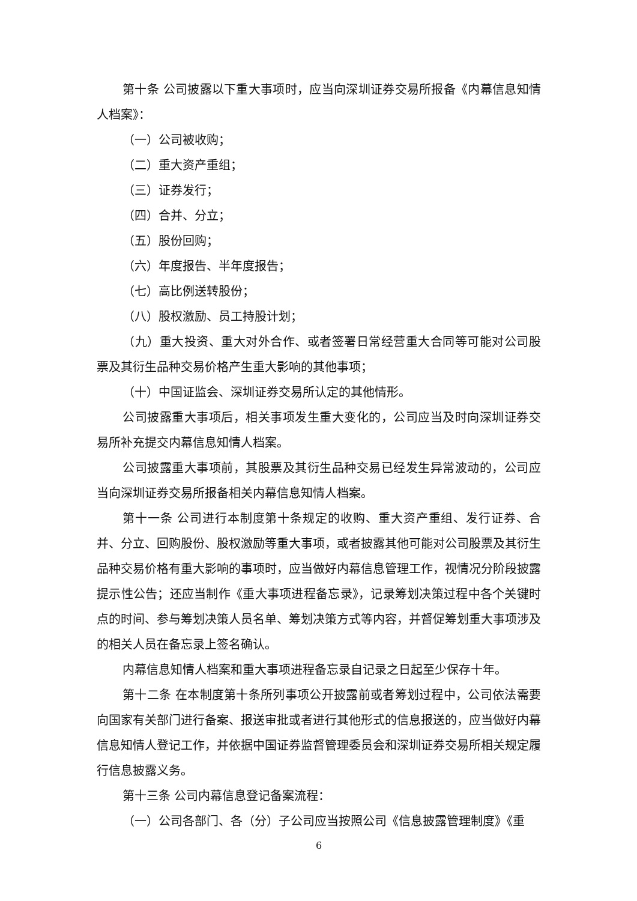第十条 公司披露以下重大事项时，应当向深圳证券交易所报备《内幕信息知情人档案》：
（一）公司被收购；
（二）重大资产重组；
（三）证券发行；
（四）合并、分立；
（五）股份回购；
（六）年度报告、半年度报告；
（七）高比例送转股份；
（八）股权激励、员工持股计划；
（九）重大投资、重大对外合作、或者签署日常经营重大合同等可能对公司股票及其衍生品种交易价格产生重大影响的其他事项；
（十）中国证监会、深圳证券交易所认定的其他情形。
公司披露重大事项后，相关事项发生重大变化的，公司应当及时向深圳证券交易所补充提交内幕信息知情人档案。
公司披露重大事项前，其股票及其衍生品种交易已经发生异常波动的，公司应当向深圳证券交易所报备相关内幕信息知情人档案。
第十一条 公司进行本制度第十条规定的收购、重大资产重组、发行证券、合并、分立、回购股份、股权激励等重大事项，或者披露其他可能对公司股票及其衍生品种交易价格有重大影响的事项时，应当做好内幕信息管理工作，视情况分阶段披露提示性公告；还应当制作《重大事项进程备忘录》，记录筹划决策过程中各个关键时点的时间、参与筹划决策人员名单、筹划决策方式等内容，并督促筹划重大事项涉及的相关人员在备忘录上签名确认。
内幕信息知情人档案和重大事项进程备忘录自记录之日起至少保存十年。
第十二条 在本制度第十条所列事项公开披露前或者筹划过程中，公司依法需要向国家有关部门进行备案、报送审批或者进行其他形式的信息报送的，应当做好内幕信息知情人登记工作，并依据中国证券监督管理委员会和深圳证券交易所相关规定履行信息披露义务。
第十三条 公司内幕信息登记备案流程：
（一）公司各部门、各（分）子公司应当按照公司《信息披露管理制度》《重
6